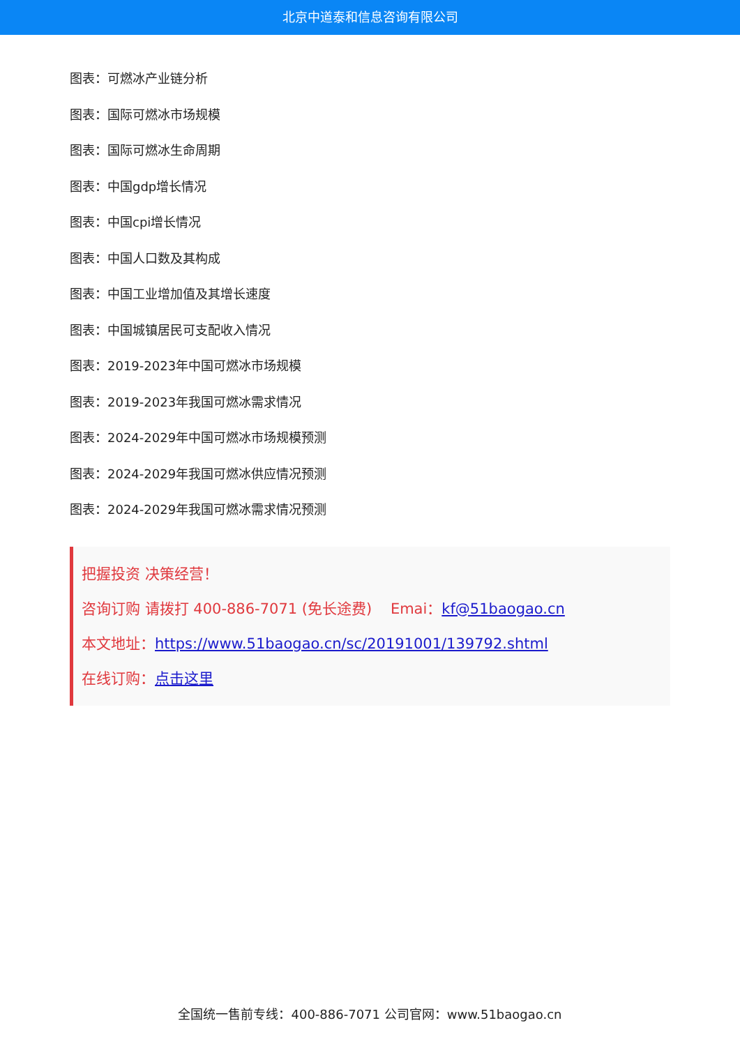北京中道泰和信息咨询有限公司
图表：可燃冰产业链分析
图表：国际可燃冰市场规模
图表：国际可燃冰生命周期
图表：中国gdp增长情况
图表：中国cpi增长情况
图表：中国人口数及其构成
图表：中国工业增加值及其增长速度
图表：中国城镇居民可支配收入情况
图表：2019-2023年中国可燃冰市场规模
图表：2019-2023年我国可燃冰需求情况
图表：2024-2029年中国可燃冰市场规模预测
图表：2024-2029年我国可燃冰供应情况预测
图表：2024-2029年我国可燃冰需求情况预测
把握投资 决策经营！
咨询订购 请拨打 400-886-7071 (免长途费) Emai：kf@51baogao.cn
本文地址：https://www.51baogao.cn/sc/20191001/139792.shtml
在线订购：点击这里
全国统一售前专线：400-886-7071 公司官网：www.51baogao.cn